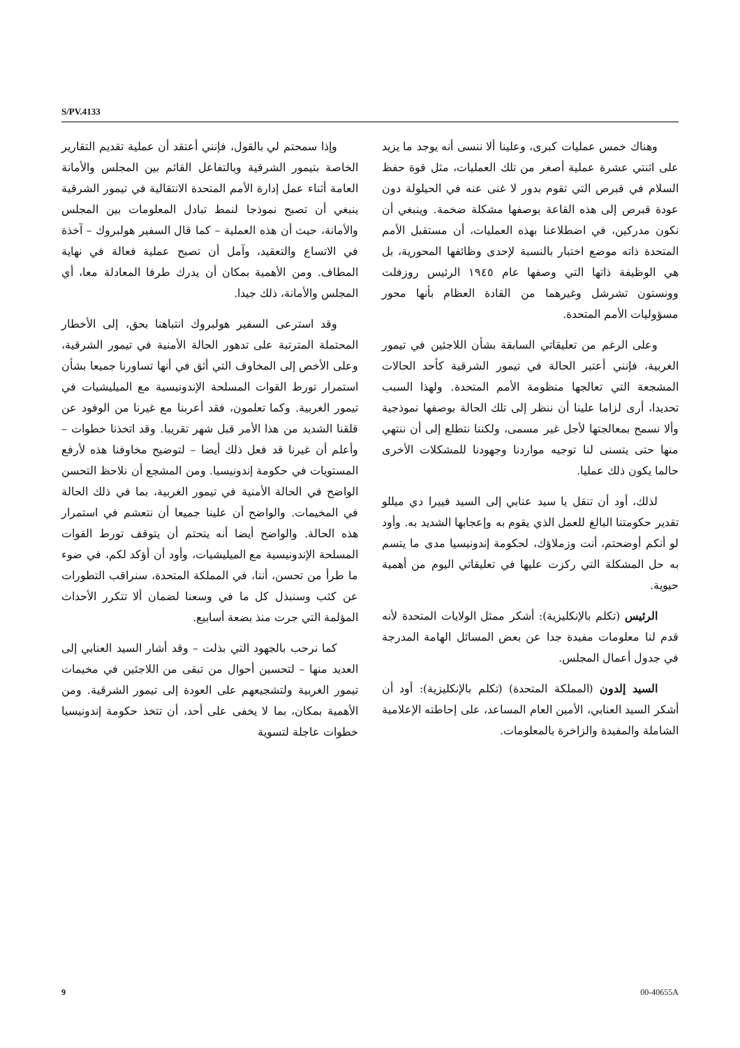S/PV.4133
وهناك خمس عمليات كبرى، وعلينا ألا ننسى أنه يوجد ما يزيد على اثنتي عشرة عملية أصغر من تلك العمليات، مثل قوة حفظ السلام في قبرص التي تقوم بدور لا غنى عنه في الحيلولة دون عودة قبرص إلى هذه القاعة بوصفها مشكلة ضخمة. وينبغي أن نكون مدركين، في اضطلاعنا بهذه العمليات، أن مستقبل الأمم المتحدة ذاته موضع اختبار بالنسبة لإحدى وظائفها المحورية، بل هي الوظيفة ذاتها التي وصفها عام ١٩٤٥ الرئيس روزفلت وونستون تشرشل وغيرهما من القادة العظام بأنها محور مسؤوليات الأمم المتحدة.
وعلى الرغم من تعليقاتي السابقة بشأن اللاجئين في تيمور الغربية، فإنني أعتبر الحالة في تيمور الشرقية كأحد الحالات المشجعة التي تعالجها منظومة الأمم المتحدة. ولهذا السبب تحديدا، أرى لزاما علينا أن ننظر إلى تلك الحالة بوصفها نموذجية وألا نسمح بمعالجتها لأجل غير مسمى، ولكننا نتطلع إلى أن ننتهي منها حتى يتسنى لنا توجيه مواردنا وجهودنا للمشكلات الأخرى حالما يكون ذلك عمليا.
لذلك، أود أن تنقل يا سيد عنابي إلى السيد فييرا دي ميللو تقدير حكومتنا البالغ للعمل الذي يقوم به وإعجابها الشديد به. وأود لو أنكم أوضحتم، أنت وزملاؤك، لحكومة إندونيسيا مدى ما يتسم به حل المشكلة التي ركزت عليها في تعليقاتي اليوم من أهمية حيوية.
الرئيس (تكلم بالإنكليزية): أشكر ممثل الولايات المتحدة لأنه قدم لنا معلومات مفيدة جدا عن بعض المسائل الهامة المدرجة في جدول أعمال المجلس.
السيد إلدون (المملكة المتحدة) (تكلم بالإنكليزية): أود أن أشكر السيد العنابي، الأمين العام المساعد، على إحاطته الإعلامية الشاملة والمفيدة والزاخرة بالمعلومات.
وإذا سمحتم لي بالقول، فإنني أعتقد أن عملية تقديم التقارير الخاصة بتيمور الشرقية وبالتفاعل القائم بين المجلس والأمانة العامة أثناء عمل إدارة الأمم المتحدة الانتقالية في تيمور الشرقية ينبغي أن تصبح نموذجا لنمط تبادل المعلومات بين المجلس والأمانة، حيث أن هذه العملية – كما قال السفير هولبروك – آخذة في الاتساع والتعقيد، وآمل أن تصبح عملية فعالة في نهاية المطاف. ومن الأهمية بمكان أن يدرك طرفا المعادلة معا، أي المجلس والأمانة، ذلك جيدا.
وقد استرعى السفير هولبروك انتباهنا بحق، إلى الأخطار المحتملة المترتبة على تدهور الحالة الأمنية في تيمور الشرقية، وعلى الأخص إلى المخاوف التي أثق في أنها تساورنا جميعا بشأن استمرار تورط القوات المسلحة الإندونيسية مع الميليشيات في تيمور الغربية. وكما تعلمون، فقد أعربنا مع غيرنا من الوفود عن قلقنا الشديد من هذا الأمر قبل شهر تقريبا. وقد اتخذنا خطوات – وأعلم أن غيرنا قد فعل ذلك أيضا – لتوضيح مخاوفنا هذه لأرفع المستويات في حكومة إندونيسيا. ومن المشجع أن نلاحظ التحسن الواضح في الحالة الأمنية في تيمور الغربية، بما في ذلك الحالة في المخيمات. والواضح أن علينا جميعا أن نتعشم في استمرار هذه الحالة. والواضح أيضا أنه يتحتم أن يتوقف تورط القوات المسلحة الإندونيسية مع الميليشيات، وأود أن أؤكد لكم، في ضوء ما طرأ من تحسن، أننا، في المملكة المتحدة، سنراقب التطورات عن كثب وسنبذل كل ما في وسعنا لضمان ألا تتكرر الأحداث المؤلمة التي جرت منذ بضعة أسابيع.
كما نرحب بالجهود التي بذلت – وقد أشار السيد العنابي إلى العديد منها – لتحسين أحوال من تبقى من اللاجئين في مخيمات تيمور الغربية ولتشجيعهم على العودة إلى تيمور الشرقية. ومن الأهمية بمكان، بما لا يخفى على أحد، أن تتخذ حكومة إندونيسيا خطوات عاجلة لتسوية
9 00-40655A